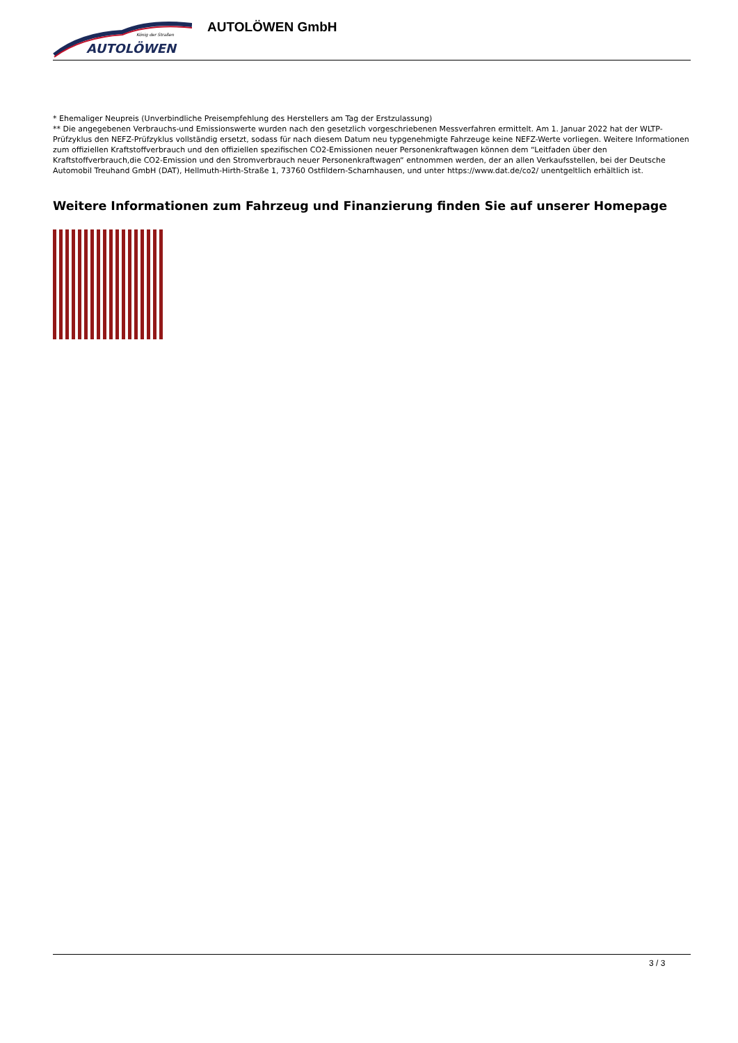König der Straßen
AUTOLÖWEN
AUTOLÖWEN GmbH
* Ehemaliger Neupreis (Unverbindliche Preisempfehlung des Herstellers am Tag der Erstzulassung)
** Die angegebenen Verbrauchs-und Emissionswerte wurden nach den gesetzlich vorgeschriebenen Messverfahren ermittelt. Am 1. Januar 2022 hat der WLTP-Prüfzyklus den NEFZ-Prüfzyklus vollständig ersetzt, sodass für nach diesem Datum neu typgenehmigte Fahrzeuge keine NEFZ-Werte vorliegen. Weitere Informationen zum offiziellen Kraftstoffverbrauch und den offiziellen spezifischen CO2-Emissionen neuer Personenkraftwagen können dem “Leitfaden über den Kraftstoffverbrauch,die CO2-Emission und den Stromverbrauch neuer Personenkraftwagen“ entnommen werden, der an allen Verkaufsstellen, bei der Deutsche Automobil Treuhand GmbH (DAT), Hellmuth-Hirth-Straße 1, 73760 Ostfildern-Scharnhausen, und unter https://www.dat.de/co2/ unentgeltlich erhältlich ist.
Weitere Informationen zum Fahrzeug und Finanzierung finden Sie auf unserer Homepage
3 / 3